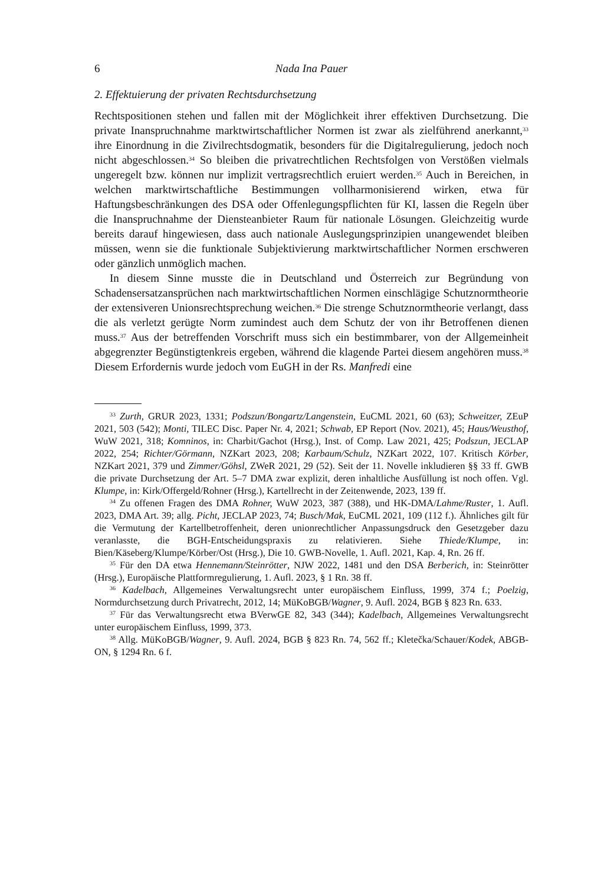6 Nada Ina Pauer
2. Effektuierung der privaten Rechtsdurchsetzung
Rechtspositionen stehen und fallen mit der Möglichkeit ihrer effektiven Durchsetzung. Die private Inanspruchnahme marktwirtschaftlicher Normen ist zwar als zielführend anerkannt,<sup>33</sup> ihre Einordnung in die Zivilrechtsdogmatik, besonders für die Digitalregulierung, jedoch noch nicht abgeschlossen.<sup>34</sup> So bleiben die privatrechtlichen Rechtsfolgen von Verstößen vielmals ungeregelt bzw. können nur implizit vertragsrechtlich eruiert werden.<sup>35</sup> Auch in Bereichen, in welchen marktwirtschaftliche Bestimmungen vollharmonisierend wirken, etwa für Haftungsbeschränkungen des DSA oder Offenlegungspflichten für KI, lassen die Regeln über die Inanspruchnahme der Diensteanbieter Raum für nationale Lösungen. Gleichzeitig wurde bereits darauf hingewiesen, dass auch nationale Auslegungsprinzipien unangewendet bleiben müssen, wenn sie die funktionale Subjektivierung marktwirtschaftlicher Normen erschweren oder gänzlich unmöglich machen.
In diesem Sinne musste die in Deutschland und Österreich zur Begründung von Schadensersatzansprüchen nach marktwirtschaftlichen Normen einschlägige Schutznormtheorie der extensiveren Unionsrechtsprechung weichen.<sup>36</sup> Die strenge Schutznormtheorie verlangt, dass die als verletzt gerügte Norm zumindest auch dem Schutz der von ihr Betroffenen dienen muss.<sup>37</sup> Aus der betreffenden Vorschrift muss sich ein bestimmbarer, von der Allgemeinheit abgegrenzter Begünstigtenkreis ergeben, während die klagende Partei diesem angehören muss.<sup>38</sup> Diesem Erfordernis wurde jedoch vom EuGH in der Rs. Manfredi eine
<sup>33</sup> Zurth, GRUR 2023, 1331; Podszun/Bongartz/Langenstein, EuCML 2021, 60 (63); Schweitzer, ZEuP 2021, 503 (542); Monti, TILEC Disc. Paper Nr. 4, 2021; Schwab, EP Report (Nov. 2021), 45; Haus/Weusthof, WuW 2021, 318; Komninos, in: Charbit/Gachot (Hrsg.), Inst. of Comp. Law 2021, 425; Podszun, JECLAP 2022, 254; Richter/Görmann, NZKart 2023, 208; Karbaum/Schulz, NZKart 2022, 107. Kritisch Körber, NZKart 2021, 379 und Zimmer/Göhsl, ZWeR 2021, 29 (52). Seit der 11. Novelle inkludieren §§ 33 ff. GWB die private Durchsetzung der Art. 5–7 DMA zwar explizit, deren inhaltliche Ausfüllung ist noch offen. Vgl. Klumpe, in: Kirk/Offergeld/Rohner (Hrsg.), Kartellrecht in der Zeitenwende, 2023, 139 ff.
<sup>34</sup> Zu offenen Fragen des DMA Rohner, WuW 2023, 387 (388), und HK-DMA/Lahme/Ruster, 1. Aufl. 2023, DMA Art. 39; allg. Picht, JECLAP 2023, 74; Busch/Mak, EuCML 2021, 109 (112 f.). Ähnliches gilt für die Vermutung der Kartellbetroffenheit, deren unionrechtlicher Anpassungsdruck den Gesetzgeber dazu veranlasste, die BGH-Entscheidungspraxis zu relativieren. Siehe Thiede/Klumpe, in: Bien/Käseberg/Klumpe/Körber/Ost (Hrsg.), Die 10. GWB-Novelle, 1. Aufl. 2021, Kap. 4, Rn. 26 ff.
<sup>35</sup> Für den DA etwa Hennemann/Steinrötter, NJW 2022, 1481 und den DSA Berberich, in: Steinrötter (Hrsg.), Europäische Plattformregulierung, 1. Aufl. 2023, § 1 Rn. 38 ff.
<sup>36</sup> Kadelbach, Allgemeines Verwaltungsrecht unter europäischem Einfluss, 1999, 374 f.; Poelzig, Normdurchsetzung durch Privatrecht, 2012, 14; MüKoBGB/Wagner, 9. Aufl. 2024, BGB § 823 Rn. 633.
<sup>37</sup> Für das Verwaltungsrecht etwa BVerwGE 82, 343 (344); Kadelbach, Allgemeines Verwaltungsrecht unter europäischem Einfluss, 1999, 373.
<sup>38</sup> Allg. MüKoBGB/Wagner, 9. Aufl. 2024, BGB § 823 Rn. 74, 562 ff.; Kletečka/Schauer/Kodek, ABGB-ON, § 1294 Rn. 6 f.